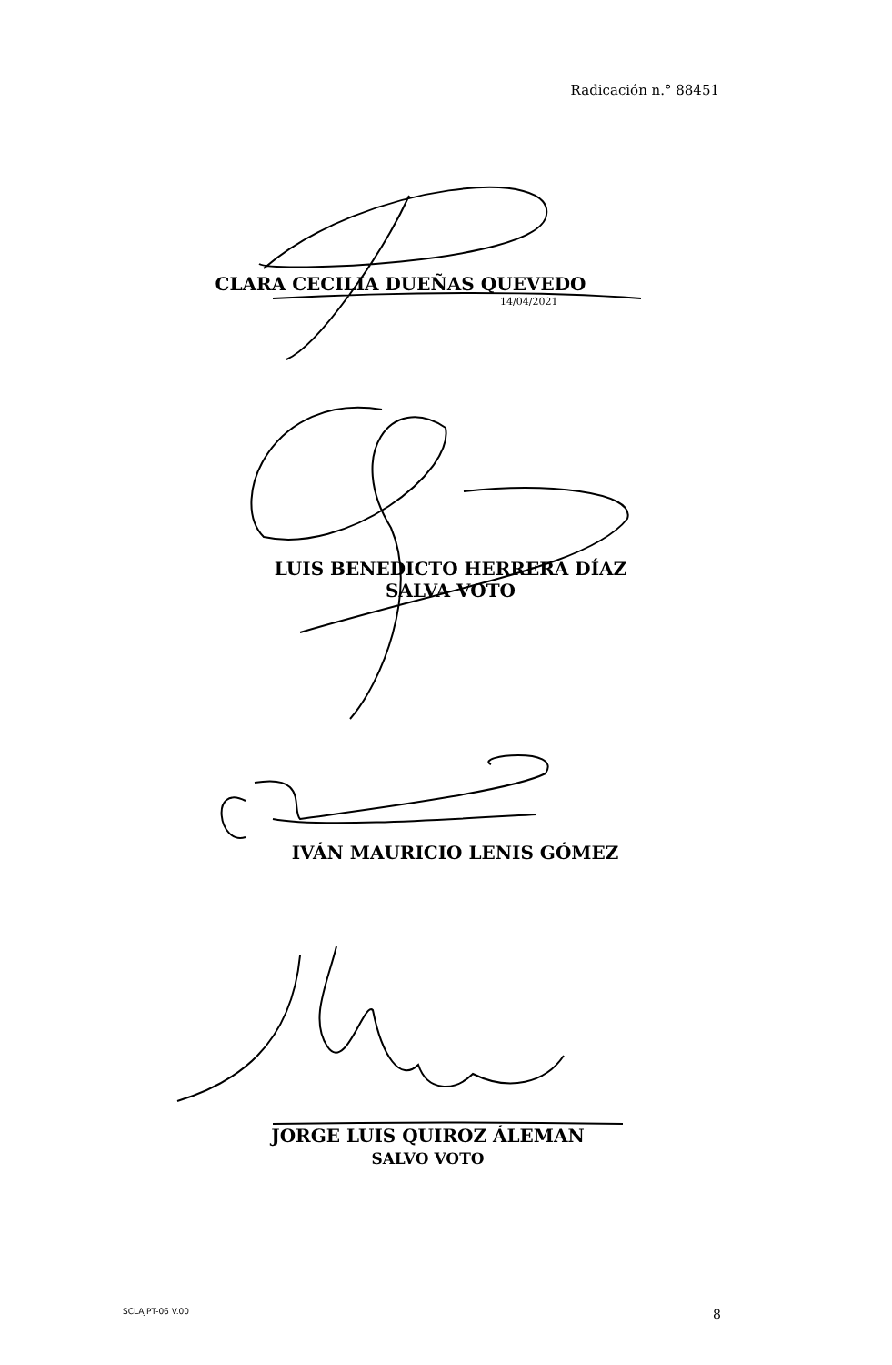Radicación n.° 88451
CLARA CECILIA DUEÑAS QUEVEDO
14/04/2021
LUIS BENEDICTO HERRERA DÍAZ
SALVA VOTO
IVÁN MAURICIO LENIS GÓMEZ
JORGE LUIS QUIROZ ÁLEMAN
SALVO VOTO
SCLAJPT-06 V.00 8